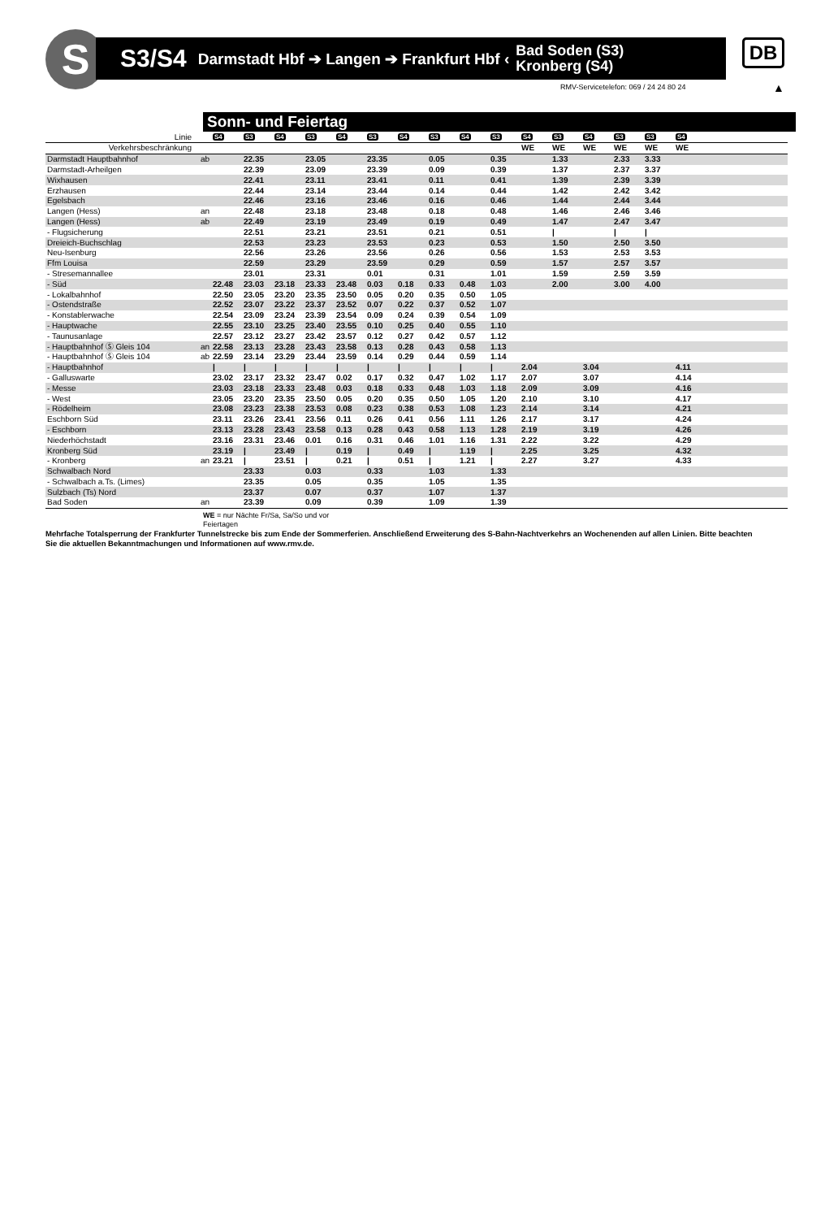S
S3/S4 Darmstadt Hbf ➔ Langen ➔ Frankfurt Hbf ‹ Bad Soden (S3)
Kronberg (S4)
DB
RMV-Servicetelefon: 069 / 24 24 80 24
▲
Sonn- und Feiertag
| Linie | | S4 | S3 | S4 | S3 | S4 | S3 | S4 | S3 | S4 | S3 | S4 | S3 | S4 | S3 | S3 | S4 | |
| Verkehrsbeschränkung | | | | | | | | | | | | WE | WE | WE | WE | WE | WE | |
| Darmstadt Hauptbahnhof | ab | | 22.35 | | 23.05 | | 23.35 | | 0.05 | | 0.35 | | 1.33 | | 2.33 | 3.33 | | |
| Darmstadt-Arheilgen | | | 22.39 | | 23.09 | | 23.39 | | 0.09 | | 0.39 | | 1.37 | | 2.37 | 3.37 | | |
| Wixhausen | | | 22.41 | | 23.11 | | 23.41 | | 0.11 | | 0.41 | | 1.39 | | 2.39 | 3.39 | | |
| Erzhausen | | | 22.44 | | 23.14 | | 23.44 | | 0.14 | | 0.44 | | 1.42 | | 2.42 | 3.42 | | |
| Egelsbach | | | 22.46 | | 23.16 | | 23.46 | | 0.16 | | 0.46 | | 1.44 | | 2.44 | 3.44 | | |
| Langen (Hess) | an | | 22.48 | | 23.18 | | 23.48 | | 0.18 | | 0.48 | | 1.46 | | 2.46 | 3.46 | | |
| Langen (Hess) | ab | | 22.49 | | 23.19 | | 23.49 | | 0.19 | | 0.49 | | 1.47 | | 2.47 | 3.47 | | |
| - Flugsicherung | | | 22.51 | | 23.21 | | 23.51 | | 0.21 | | 0.51 | | / | | / | / | | |
| Dreieich-Buchschlag | | | 22.53 | | 23.23 | | 23.53 | | 0.23 | | 0.53 | | 1.50 | | 2.50 | 3.50 | | |
| Neu-Isenburg | | | 22.56 | | 23.26 | | 23.56 | | 0.26 | | 0.56 | | 1.53 | | 2.53 | 3.53 | | |
| Ffm Louisa | | | 22.59 | | 23.29 | | 23.59 | | 0.29 | | 0.59 | | 1.57 | | 2.57 | 3.57 | | |
| - Stresemannallee | | | 23.01 | | 23.31 | | 0.01 | | 0.31 | | 1.01 | | 1.59 | | 2.59 | 3.59 | | |
| - Süd | | 22.48 | 23.03 | 23.18 | 23.33 | 23.48 | 0.03 | 0.18 | 0.33 | 0.48 | 1.03 | | 2.00 | | 3.00 | 4.00 | | |
| - Lokalbahnhof | | 22.50 | 23.05 | 23.20 | 23.35 | 23.50 | 0.05 | 0.20 | 0.35 | 0.50 | 1.05 | | | | | | | |
| - Ostendstraße | | 22.52 | 23.07 | 23.22 | 23.37 | 23.52 | 0.07 | 0.22 | 0.37 | 0.52 | 1.07 | | | | | | | |
| - Konstablerwache | | 22.54 | 23.09 | 23.24 | 23.39 | 23.54 | 0.09 | 0.24 | 0.39 | 0.54 | 1.09 | | | | | | | |
| - Hauptwache | | 22.55 | 23.10 | 23.25 | 23.40 | 23.55 | 0.10 | 0.25 | 0.40 | 0.55 | 1.10 | | | | | | | |
| - Taunusanlage | | 22.57 | 23.12 | 23.27 | 23.42 | 23.57 | 0.12 | 0.27 | 0.42 | 0.57 | 1.12 | | | | | | | |
| - Hauptbahnhof Ⓢ Gleis 104 | an | 22.58 | 23.13 | 23.28 | 23.43 | 23.58 | 0.13 | 0.28 | 0.43 | 0.58 | 1.13 | | | | | | | |
| - Hauptbahnhof Ⓢ Gleis 104 | ab | 22.59 | 23.14 | 23.29 | 23.44 | 23.59 | 0.14 | 0.29 | 0.44 | 0.59 | 1.14 | | | | | | | |
| - Hauptbahnhof | | / | / | / | / | / | / | / | / | / | / | 2.04 | | 3.04 | | | 4.11 | |
| - Galluswarte | | 23.02 | 23.17 | 23.32 | 23.47 | 0.02 | 0.17 | 0.32 | 0.47 | 1.02 | 1.17 | 2.07 | | 3.07 | | | 4.14 | |
| - Messe | | 23.03 | 23.18 | 23.33 | 23.48 | 0.03 | 0.18 | 0.33 | 0.48 | 1.03 | 1.18 | 2.09 | | 3.09 | | | 4.16 | |
| - West | | 23.05 | 23.20 | 23.35 | 23.50 | 0.05 | 0.20 | 0.35 | 0.50 | 1.05 | 1.20 | 2.10 | | 3.10 | | | 4.17 | |
| - Rödelheim | | 23.08 | 23.23 | 23.38 | 23.53 | 0.08 | 0.23 | 0.38 | 0.53 | 1.08 | 1.23 | 2.14 | | 3.14 | | | 4.21 | |
| Eschborn Süd | | 23.11 | 23.26 | 23.41 | 23.56 | 0.11 | 0.26 | 0.41 | 0.56 | 1.11 | 1.26 | 2.17 | | 3.17 | | | 4.24 | |
| - Eschborn | | 23.13 | 23.28 | 23.43 | 23.58 | 0.13 | 0.28 | 0.43 | 0.58 | 1.13 | 1.28 | 2.19 | | 3.19 | | | 4.26 | |
| Niederhöchstadt | | 23.16 | 23.31 | 23.46 | 0.01 | 0.16 | 0.31 | 0.46 | 1.01 | 1.16 | 1.31 | 2.22 | | 3.22 | | | 4.29 | |
| Kronberg Süd | | 23.19 | / | 23.49 | / | 0.19 | / | 0.49 | / | 1.19 | / | 2.25 | | 3.25 | | | 4.32 | |
| - Kronberg | an | 23.21 | / | 23.51 | / | 0.21 | / | 0.51 | / | 1.21 | / | 2.27 | | 3.27 | | | 4.33 | |
| Schwalbach Nord | | | 23.33 | | 0.03 | | 0.33 | | 1.03 | | 1.33 | | | | | | | |
| - Schwalbach a.Ts. (Limes) | | | 23.35 | | 0.05 | | 0.35 | | 1.05 | | 1.35 | | | | | | | |
| Sulzbach (Ts) Nord | | | 23.37 | | 0.07 | | 0.37 | | 1.07 | | 1.37 | | | | | | | |
| Bad Soden | an | | 23.39 | | 0.09 | | 0.39 | | 1.09 | | 1.39 | | | | | | | |
WE = nur Nächte Fr/Sa, Sa/So und vor
Feiertagen
Mehrfache Totalsperrung der Frankfurter Tunnelstrecke bis zum Ende der Sommerferien. Anschließend Erweiterung des S-Bahn-Nachtverkehrs an Wochenenden auf allen Linien. Bitte beachten Sie die aktuellen Bekanntmachungen und Informationen auf www.rmv.de.